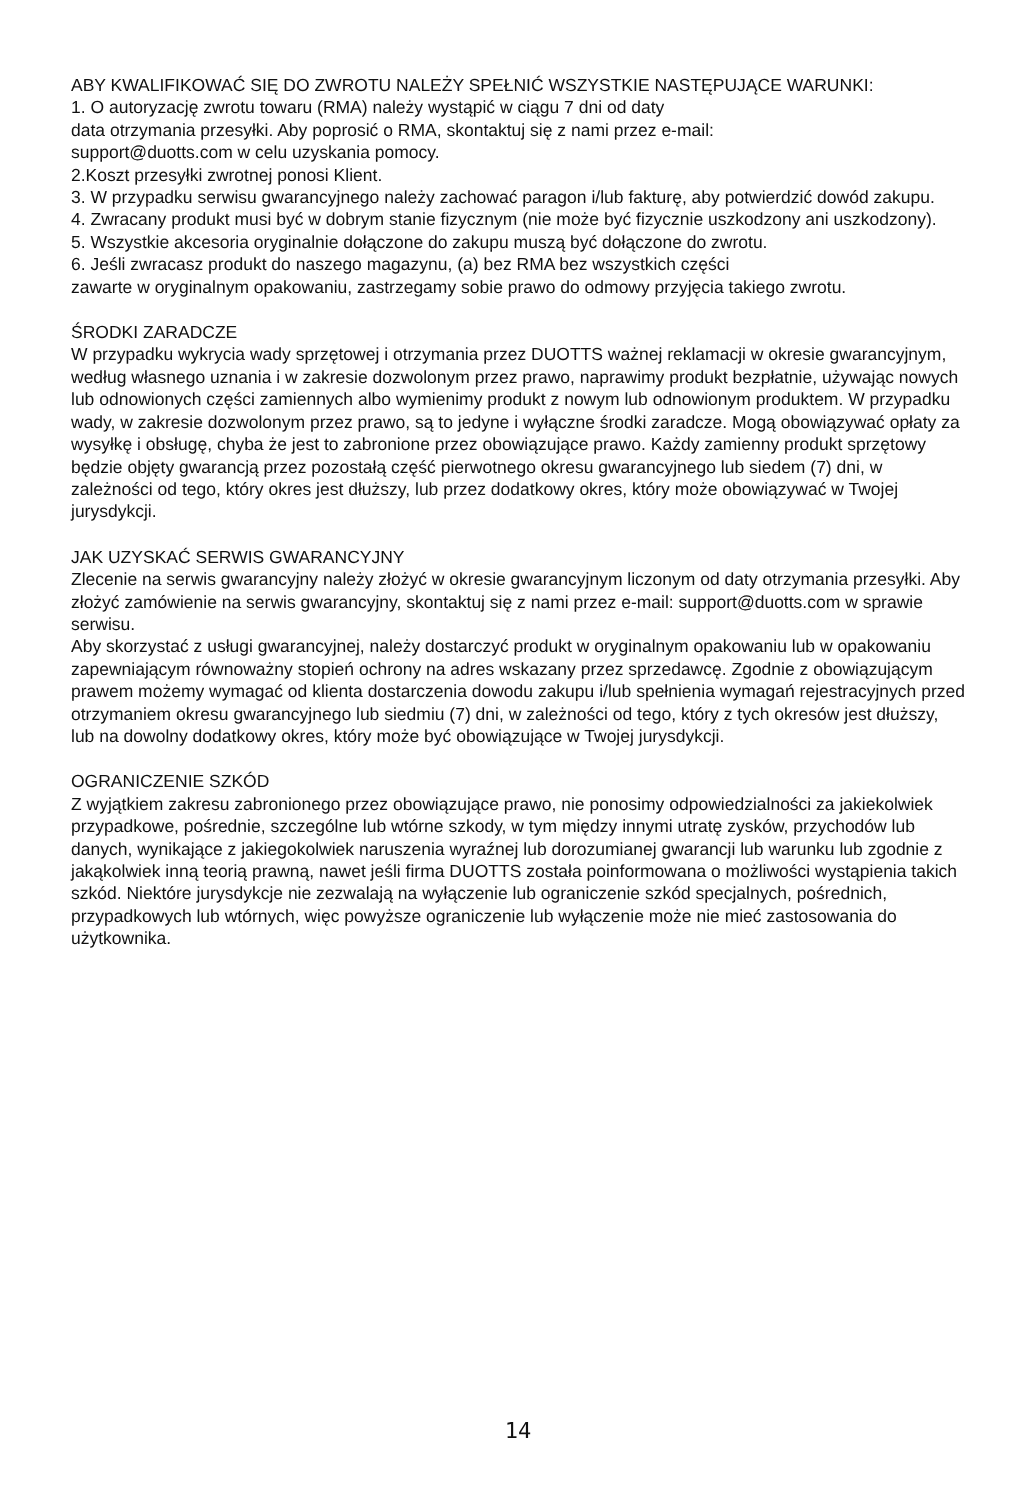ABY KWALIFIKOWAĆ SIĘ DO ZWROTU NALEŻY SPEŁNIĆ WSZYSTKIE NASTĘPUJĄCE WARUNKI:
1. O autoryzację zwrotu towaru (RMA) należy wystąpić w ciągu 7 dni od daty
data otrzymania przesyłki. Aby poprosić o RMA, skontaktuj się z nami przez e-mail:
support@duotts.com w celu uzyskania pomocy.
2.Koszt przesyłki zwrotnej ponosi Klient.
3. W przypadku serwisu gwarancyjnego należy zachować paragon i/lub fakturę, aby potwierdzić dowód zakupu.
4. Zwracany produkt musi być w dobrym stanie fizycznym (nie może być fizycznie uszkodzony ani uszkodzony).
5. Wszystkie akcesoria oryginalnie dołączone do zakupu muszą być dołączone do zwrotu.
6. Jeśli zwracasz produkt do naszego magazynu, (a) bez RMA bez wszystkich części
zawarte w oryginalnym opakowaniu, zastrzegamy sobie prawo do odmowy przyjęcia takiego zwrotu.
ŚRODKI ZARADCZE
W przypadku wykrycia wady sprzętowej i otrzymania przez DUOTTS ważnej reklamacji w okresie gwarancyjnym, według własnego uznania i w zakresie dozwolonym przez prawo, naprawimy produkt bezpłatnie, używając nowych lub odnowionych części zamiennych albo wymienimy produkt z nowym lub odnowionym produktem. W przypadku wady, w zakresie dozwolonym przez prawo, są to jedyne i wyłączne środki zaradcze. Mogą obowiązywać opłaty za wysyłkę i obsługę, chyba że jest to zabronione przez obowiązujące prawo. Każdy zamienny produkt sprzętowy będzie objęty gwarancją przez pozostałą część pierwotnego okresu gwarancyjnego lub siedem (7) dni, w zależności od tego, który okres jest dłuższy, lub przez dodatkowy okres, który może obowiązywać w Twojej jurysdykcji.
JAK UZYSKAĆ SERWIS GWARANCYJNY
Zlecenie na serwis gwarancyjny należy złożyć w okresie gwarancyjnym liczonym od daty otrzymania przesyłki. Aby złożyć zamówienie na serwis gwarancyjny, skontaktuj się z nami przez e-mail: support@duotts.com w sprawie serwisu.
Aby skorzystać z usługi gwarancyjnej, należy dostarczyć produkt w oryginalnym opakowaniu lub w opakowaniu zapewniającym równoważny stopień ochrony na adres wskazany przez sprzedawcę. Zgodnie z obowiązującym prawem możemy wymagać od klienta dostarczenia dowodu zakupu i/lub spełnienia wymagań rejestracyjnych przed otrzymaniem okresu gwarancyjnego lub siedmiu (7) dni, w zależności od tego, który z tych okresów jest dłuższy, lub na dowolny dodatkowy okres, który może być obowiązujące w Twojej jurysdykcji.
OGRANICZENIE SZKÓD
Z wyjątkiem zakresu zabronionego przez obowiązujące prawo, nie ponosimy odpowiedzialności za jakiekolwiek przypadkowe, pośrednie, szczególne lub wtórne szkody, w tym między innymi utratę zysków, przychodów lub danych, wynikające z jakiegokolwiek naruszenia wyraźnej lub dorozumianej gwarancji lub warunku lub zgodnie z jakąkolwiek inną teorią prawną, nawet jeśli firma DUOTTS została poinformowana o możliwości wystąpienia takich szkód. Niektóre jurysdykcje nie zezwalają na wyłączenie lub ograniczenie szkód specjalnych, pośrednich, przypadkowych lub wtórnych, więc powyższe ograniczenie lub wyłączenie może nie mieć zastosowania do użytkownika.
14